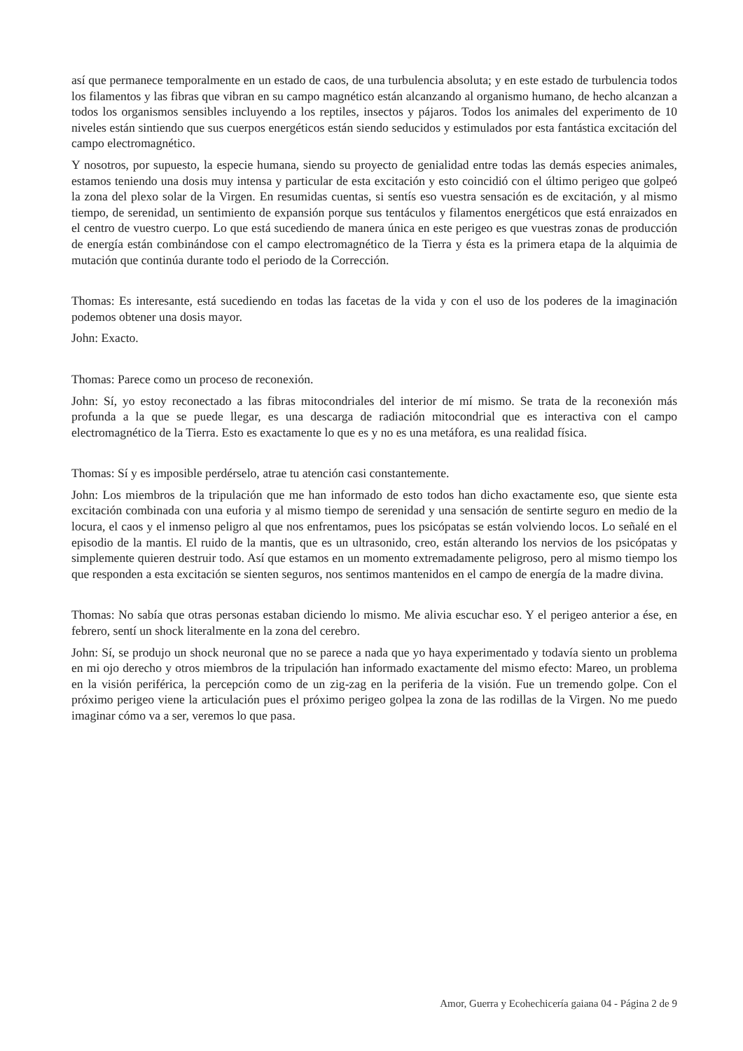así que permanece temporalmente en un estado de caos, de una turbulencia absoluta; y en este estado de turbulencia todos los filamentos y las fibras que vibran en su campo magnético están alcanzando al organismo humano, de hecho alcanzan a todos los organismos sensibles incluyendo a los reptiles, insectos y pájaros. Todos los animales del experimento de 10 niveles están sintiendo que sus cuerpos energéticos están siendo seducidos y estimulados por esta fantástica excitación del campo electromagnético.
Y nosotros, por supuesto, la especie humana, siendo su proyecto de genialidad entre todas las demás especies animales, estamos teniendo una dosis muy intensa y particular de esta excitación y esto coincidió con el último perigeo que golpeó la zona del plexo solar de la Virgen. En resumidas cuentas, si sentís eso vuestra sensación es de excitación, y al mismo tiempo, de serenidad, un sentimiento de expansión porque sus tentáculos y filamentos energéticos que está enraizados en el centro de vuestro cuerpo. Lo que está sucediendo de manera única en este perigeo es que vuestras zonas de producción de energía están combinándose con el campo electromagnético de la Tierra y ésta es la primera etapa de la alquimia de mutación que continúa durante todo el periodo de la Corrección.
Thomas: Es interesante, está sucediendo en todas las facetas de la vida y con el uso de los poderes de la imaginación podemos obtener una dosis mayor.
John: Exacto.
Thomas: Parece como un proceso de reconexión.
John: Sí, yo estoy reconectado a las fibras mitocondriales del interior de mí mismo. Se trata de la reconexión más profunda a la que se puede llegar, es una descarga de radiación mitocondrial que es interactiva con el campo electromagnético de la Tierra. Esto es exactamente lo que es y no es una metáfora, es una realidad física.
Thomas: Sí y es imposible perdérselo, atrae tu atención casi constantemente.
John: Los miembros de la tripulación que me han informado de esto todos han dicho exactamente eso, que siente esta excitación combinada con una euforia y al mismo tiempo de serenidad y una sensación de sentirte seguro en medio de la locura, el caos y el inmenso peligro al que nos enfrentamos, pues los psicópatas se están volviendo locos. Lo señalé en el episodio de la mantis. El ruido de la mantis, que es un ultrasonido, creo, están alterando los nervios de los psicópatas y simplemente quieren destruir todo. Así que estamos en un momento extremadamente peligroso, pero al mismo tiempo los que responden a esta excitación se sienten seguros, nos sentimos mantenidos en el campo de energía de la madre divina.
Thomas: No sabía que otras personas estaban diciendo lo mismo. Me alivia escuchar eso. Y el perigeo anterior a ése, en febrero, sentí un shock literalmente en la zona del cerebro.
John: Sí, se produjo un shock neuronal que no se parece a nada que yo haya experimentado y todavía siento un problema en mi ojo derecho y otros miembros de la tripulación han informado exactamente del mismo efecto: Mareo, un problema en la visión periférica, la percepción como de un zig-zag en la periferia de la visión. Fue un tremendo golpe. Con el próximo perigeo viene la articulación pues el próximo perigeo golpea la zona de las rodillas de la Virgen. No me puedo imaginar cómo va a ser, veremos lo que pasa.
Amor, Guerra y Ecohechicería gaiana 04 - Página 2 de 9